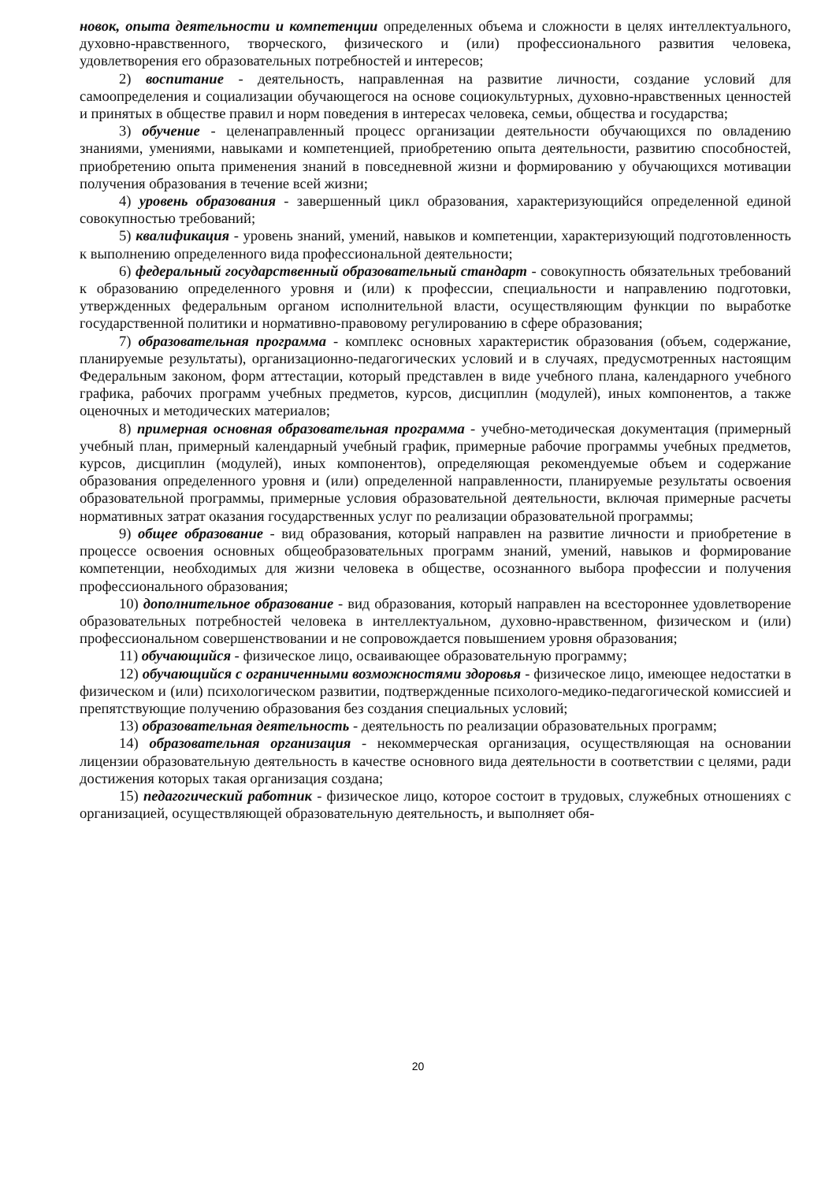новок, опыта деятельности и компетенции определенных объема и сложности в целях интеллектуального, духовно-нравственного, творческого, физического и (или) профессионального развития человека, удовлетворения его образовательных потребностей и интересов;
2) воспитание - деятельность, направленная на развитие личности, создание условий для самоопределения и социализации обучающегося на основе социокультурных, духовно-нравственных ценностей и принятых в обществе правил и норм поведения в интересах человека, семьи, общества и государства;
3) обучение - целенаправленный процесс организации деятельности обучающихся по овладению знаниями, умениями, навыками и компетенцией, приобретению опыта деятельности, развитию способностей, приобретению опыта применения знаний в повседневной жизни и формированию у обучающихся мотивации получения образования в течение всей жизни;
4) уровень образования - завершенный цикл образования, характеризующийся определенной единой совокупностью требований;
5) квалификация - уровень знаний, умений, навыков и компетенции, характеризующий подготовленность к выполнению определенного вида профессиональной деятельности;
6) федеральный государственный образовательный стандарт - совокупность обязательных требований к образованию определенного уровня и (или) к профессии, специальности и направлению подготовки, утвержденных федеральным органом исполнительной власти, осуществляющим функции по выработке государственной политики и нормативно-правовому регулированию в сфере образования;
7) образовательная программа - комплекс основных характеристик образования (объем, содержание, планируемые результаты), организационно-педагогических условий и в случаях, предусмотренных настоящим Федеральным законом, форм аттестации, который представлен в виде учебного плана, календарного учебного графика, рабочих программ учебных предметов, курсов, дисциплин (модулей), иных компонентов, а также оценочных и методических материалов;
8) примерная основная образовательная программа - учебно-методическая документация (примерный учебный план, примерный календарный учебный график, примерные рабочие программы учебных предметов, курсов, дисциплин (модулей), иных компонентов), определяющая рекомендуемые объем и содержание образования определенного уровня и (или) определенной направленности, планируемые результаты освоения образовательной программы, примерные условия образовательной деятельности, включая примерные расчеты нормативных затрат оказания государственных услуг по реализации образовательной программы;
9) общее образование - вид образования, который направлен на развитие личности и приобретение в процессе освоения основных общеобразовательных программ знаний, умений, навыков и формирование компетенции, необходимых для жизни человека в обществе, осознанного выбора профессии и получения профессионального образования;
10) дополнительное образование - вид образования, который направлен на всестороннее удовлетворение образовательных потребностей человека в интеллектуальном, духовно-нравственном, физическом и (или) профессиональном совершенствовании и не сопровождается повышением уровня образования;
11) обучающийся - физическое лицо, осваивающее образовательную программу;
12) обучающийся с ограниченными возможностями здоровья - физическое лицо, имеющее недостатки в физическом и (или) психологическом развитии, подтвержденные психолого-медико-педагогической комиссией и препятствующие получению образования без создания специальных условий;
13) образовательная деятельность - деятельность по реализации образовательных программ;
14) образовательная организация - некоммерческая организация, осуществляющая на основании лицензии образовательную деятельность в качестве основного вида деятельности в соответствии с целями, ради достижения которых такая организация создана;
15) педагогический работник - физическое лицо, которое состоит в трудовых, служебных отношениях с организацией, осуществляющей образовательную деятельность, и выполняет обя-
20